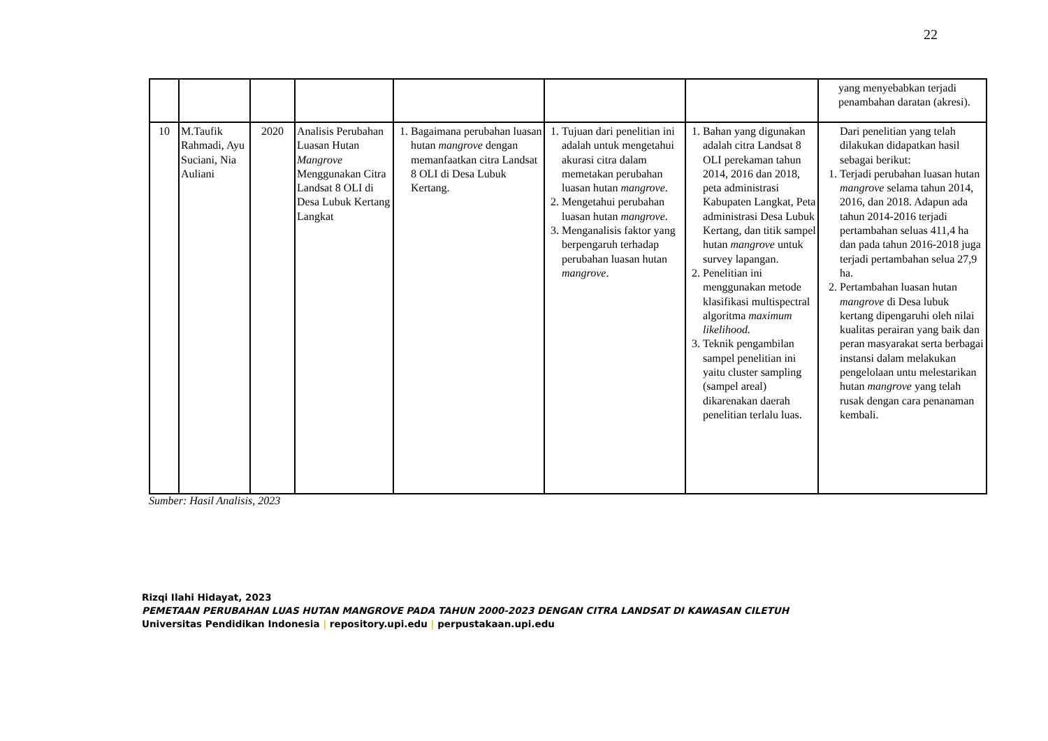22
| | | | | | | | yang menyebabkan terjadi penambahan daratan (akresi). |
| 10 | M.Taufik Rahmadi, Ayu Suciani, Nia Auliani | 2020 | Analisis Perubahan Luasan Hutan Mangrove Menggunakan Citra Landsat 8 OLI di Desa Lubuk Kertang Langkat | 1. Bagaimana perubahan luasan hutan mangrove dengan memanfaatkan citra Landsat 8 OLI di Desa Lubuk Kertang. | 1. Tujuan dari penelitian ini adalah untuk mengetahui akurasi citra dalam memetakan perubahan luasan hutan mangrove . 2. Mengetahui perubahan luasan hutan mangrove . 3. Menganalisis faktor yang berpengaruh terhadap perubahan luasan hutan mangrove . | 1. Bahan yang digunakan adalah citra Landsat 8 OLI perekaman tahun 2014, 2016 dan 2018, peta administrasi Kabupaten Langkat, Peta administrasi Desa Lubuk Kertang, dan titik sampel hutan mangrove untuk survey lapangan. 2. Penelitian ini menggunakan metode klasifikasi multispectral algoritma maximum likelihood. 3. Teknik pengambilan sampel penelitian ini yaitu cluster sampling (sampel areal) dikarenakan daerah penelitian terlalu luas. | Dari penelitian yang telah dilakukan didapatkan hasil sebagai berikut: 1. Terjadi perubahan luasan hutan mangrove selama tahun 2014, 2016, dan 2018. Adapun ada tahun 2014-2016 terjadi pertambahan seluas 411,4 ha dan pada tahun 2016-2018 juga terjadi pertambahan selua 27,9 ha. 2. Pertambahan luasan hutan mangrove di Desa lubuk kertang dipengaruhi oleh nilai kualitas perairan yang baik dan peran masyarakat serta berbagai instansi dalam melakukan pengelolaan untu melestarikan hutan mangrove yang telah rusak dengan cara penanaman kembali. |
Sumber: Hasil Analisis, 2023
Rizqi Ilahi Hidayat, 2023
PEMETAAN PERUBAHAN LUAS HUTAN MANGROVE PADA TAHUN 2000-2023 DENGAN CITRA LANDSAT DI KAWASAN CILETUH
Universitas Pendidikan Indonesia | repository.upi.edu | perpustakaan.upi.edu